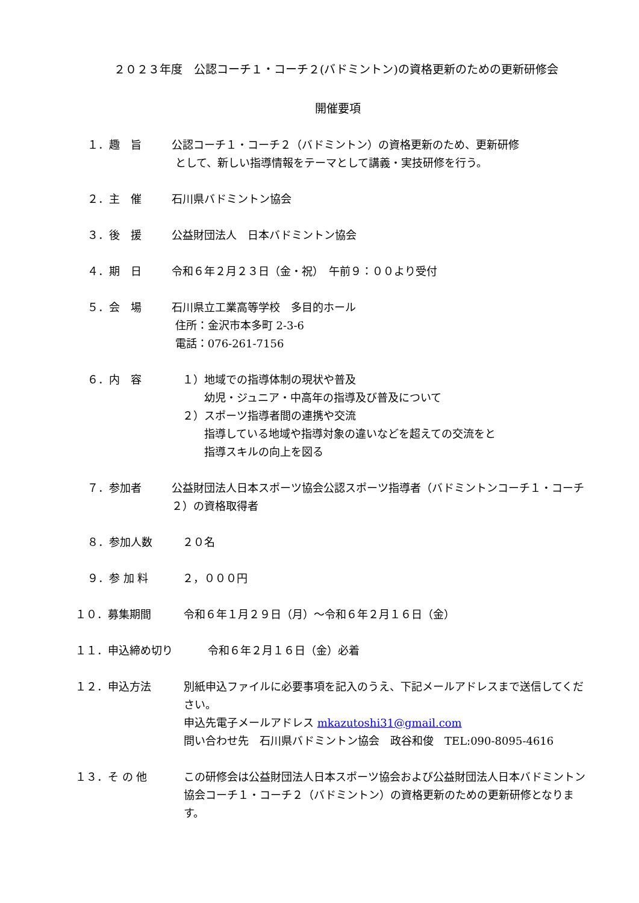２０２３年度　公認コーチ１・コーチ２(バドミントン)の資格更新のための更新研修会
開催要項
１．趣　旨 公認コーチ１・コーチ２（バドミントン）の資格更新のため、更新研修
として、新しい指導情報をテーマとして講義・実技研修を行う。
２．主　催 石川県バドミントン協会
３．後　援 公益財団法人　日本バドミントン協会
４．期　日 令和６年２月２３日（金・祝）　午前９：００より受付
５．会　場 石川県立工業高等学校　多目的ホール
住所：金沢市本多町 2-3-6
電話：076-261-7156
６．内　容 　１）地域での指導体制の現状や普及
　　　幼児・ジュニア・中高年の指導及び普及について
　２）スポーツ指導者間の連携や交流
　　　指導している地域や指導対象の違いなどを超えての交流をと
　　　指導スキルの向上を図る
７．参加者 公益財団法人日本スポーツ協会公認スポーツ指導者（バドミントンコーチ１・コーチ２）の資格取得者
８．参加人数 　２０名
９．参 加 料 　２，０００円
１０．募集期間 令和６年１月２９日（月）～令和６年２月１６日（金）
１１．申込締め切り 令和６年２月１６日（金）必着
１２．申込方法 別紙申込ファイルに必要事項を記入のうえ、下記メールアドレスまで送信してください。
申込先電子メールアドレス mkazutoshi31@gmail.com
問い合わせ先　石川県バドミントン協会　政谷和俊　TEL:090-8095-4616
１３．そ の 他 この研修会は公益財団法人日本スポーツ協会および公益財団法人日本バドミントン協会コーチ１・コーチ２（バドミントン）の資格更新のための更新研修となります。